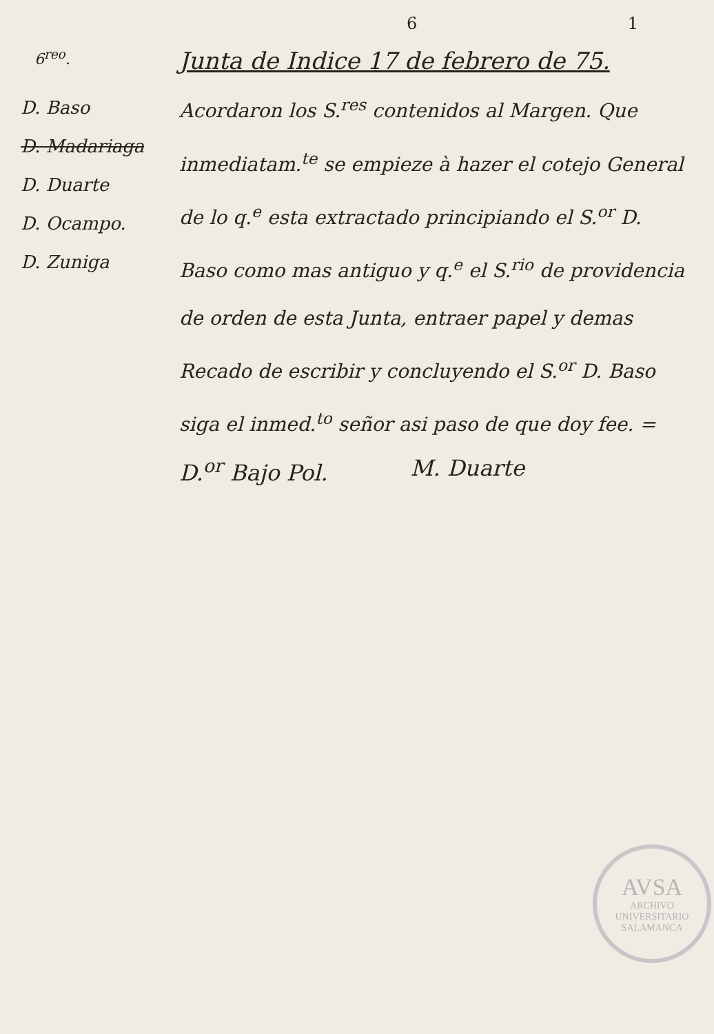6 1
6<sup>reo</sup>.
Junta de Indice 17 de febrero de 75.
D. Baso
D. Madariaga
D. Duarte
D. Ocampo.
D. Zuniga
Acordaron los S.<sup>res</sup> contenidos al Margen. Que inmediatam.<sup>te</sup> se empieze à hazer el cotejo General de lo q.<sup>e</sup> esta extractado principiando el S.<sup>or</sup> D. Baso como mas antiguo y q.<sup>e</sup> el S.<sup>rio</sup> de providencia de orden de esta Junta, entraer papel y demas Recado de escribir y concluyendo el S.<sup>or</sup> D. Baso siga el inmed.<sup>to</sup> señor asi paso de que doy fee. =
D.<sup>or</sup> Bajo Pol. M. Duarte
AVSA
ARCHIVO UNIVERSITARIO
SALAMANCA